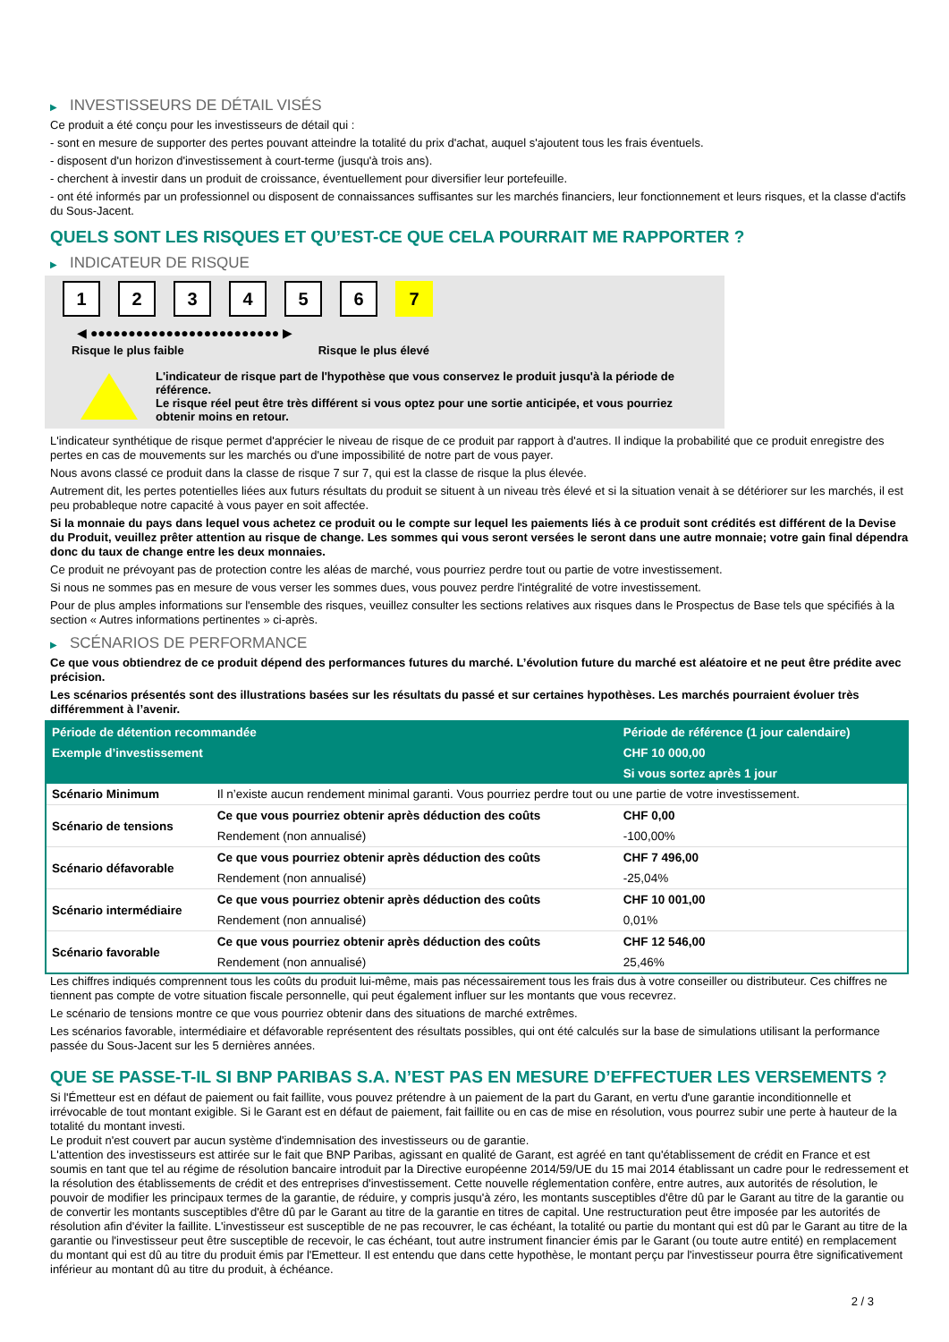▶ INVESTISSEURS DE DÉTAIL VISÉS
Ce produit a été conçu pour les investisseurs de détail qui :
- sont en mesure de supporter des pertes pouvant atteindre la totalité du prix d'achat, auquel s'ajoutent tous les frais éventuels.
- disposent d'un horizon d'investissement à court-terme (jusqu'à trois ans).
- cherchent à investir dans un produit de croissance, éventuellement pour diversifier leur portefeuille.
- ont été informés par un professionnel ou disposent de connaissances suffisantes sur les marchés financiers, leur fonctionnement et leurs risques, et la classe d'actifs du Sous-Jacent.
QUELS SONT LES RISQUES ET QU’EST-CE QUE CELA POURRAIT ME RAPPORTER ?
▶ INDICATEUR DE RISQUE
1 2 3 4 5 6 7
◀ ●●●●●●●●●●●●●●●●●●●●●●●●● ▶
Risque le plus faible Risque le plus élevé
L'indicateur de risque part de l'hypothèse que vous conservez le produit jusqu'à la période de référence.
Le risque réel peut être très différent si vous optez pour une sortie anticipée, et vous pourriez obtenir moins en retour.
L'indicateur synthétique de risque permet d'apprécier le niveau de risque de ce produit par rapport à d'autres. Il indique la probabilité que ce produit enregistre des pertes en cas de mouvements sur les marchés ou d'une impossibilité de notre part de vous payer.
Nous avons classé ce produit dans la classe de risque 7 sur 7, qui est la classe de risque la plus élevée.
Autrement dit, les pertes potentielles liées aux futurs résultats du produit se situent à un niveau très élevé et si la situation venait à se détériorer sur les marchés, il est peu probableque notre capacité à vous payer en soit affectée.
Si la monnaie du pays dans lequel vous achetez ce produit ou le compte sur lequel les paiements liés à ce produit sont crédités est différent de la Devise du Produit, veuillez prêter attention au risque de change. Les sommes qui vous seront versées le seront dans une autre monnaie; votre gain final dépendra donc du taux de change entre les deux monnaies.
Ce produit ne prévoyant pas de protection contre les aléas de marché, vous pourriez perdre tout ou partie de votre investissement.
Si nous ne sommes pas en mesure de vous verser les sommes dues, vous pouvez perdre l'intégralité de votre investissement.
Pour de plus amples informations sur l'ensemble des risques, veuillez consulter les sections relatives aux risques dans le Prospectus de Base tels que spécifiés à la section « Autres informations pertinentes » ci-après.
▶ SCÉNARIOS DE PERFORMANCE
Ce que vous obtiendrez de ce produit dépend des performances futures du marché. L’évolution future du marché est aléatoire et ne peut être prédite avec précision.
Les scénarios présentés sont des illustrations basées sur les résultats du passé et sur certaines hypothèses. Les marchés pourraient évoluer très différemment à l’avenir.
| Période de détention recommandée | | Période de référence (1 jour calendaire) |
| --- | --- | --- |
| Exemple d’investissement | | CHF 10 000,00 |
| | | Si vous sortez après 1 jour |
| Scénario Minimum | Il n’existe aucun rendement minimal garanti. Vous pourriez perdre tout ou une partie de votre investissement. | |
| Scénario de tensions | Ce que vous pourriez obtenir après déduction des coûts | CHF 0,00 |
| | Rendement (non annualisé) | -100,00% |
| Scénario défavorable | Ce que vous pourriez obtenir après déduction des coûts | CHF 7 496,00 |
| | Rendement (non annualisé) | -25,04% |
| Scénario intermédiaire | Ce que vous pourriez obtenir après déduction des coûts | CHF 10 001,00 |
| | Rendement (non annualisé) | 0,01% |
| Scénario favorable | Ce que vous pourriez obtenir après déduction des coûts | CHF 12 546,00 |
| | Rendement (non annualisé) | 25,46% |
Les chiffres indiqués comprennent tous les coûts du produit lui-même, mais pas nécessairement tous les frais dus à votre conseiller ou distributeur. Ces chiffres ne tiennent pas compte de votre situation fiscale personnelle, qui peut également influer sur les montants que vous recevrez.
Le scénario de tensions montre ce que vous pourriez obtenir dans des situations de marché extrêmes.
Les scénarios favorable, intermédiaire et défavorable représentent des résultats possibles, qui ont été calculés sur la base de simulations utilisant la performance passée du Sous-Jacent sur les 5 dernières années.
QUE SE PASSE-T-IL SI BNP PARIBAS S.A. N’EST PAS EN MESURE D’EFFECTUER LES VERSEMENTS ?
Si l'Émetteur est en défaut de paiement ou fait faillite, vous pouvez prétendre à un paiement de la part du Garant, en vertu d'une garantie inconditionnelle et irrévocable de tout montant exigible. Si le Garant est en défaut de paiement, fait faillite ou en cas de mise en résolution, vous pourrez subir une perte à hauteur de la totalité du montant investi.
Le produit n'est couvert par aucun système d'indemnisation des investisseurs ou de garantie.
L'attention des investisseurs est attirée sur le fait que BNP Paribas, agissant en qualité de Garant, est agréé en tant qu'établissement de crédit en France et est soumis en tant que tel au régime de résolution bancaire introduit par la Directive européenne 2014/59/UE du 15 mai 2014 établissant un cadre pour le redressement et la résolution des établissements de crédit et des entreprises d'investissement. Cette nouvelle réglementation confère, entre autres, aux autorités de résolution, le pouvoir de modifier les principaux termes de la garantie, de réduire, y compris jusqu'à zéro, les montants susceptibles d'être dû par le Garant au titre de la garantie ou de convertir les montants susceptibles d'être dû par le Garant au titre de la garantie en titres de capital. Une restructuration peut être imposée par les autorités de résolution afin d'éviter la faillite. L'investisseur est susceptible de ne pas recouvrer, le cas échéant, la totalité ou partie du montant qui est dû par le Garant au titre de la garantie ou l'investisseur peut être susceptible de recevoir, le cas échéant, tout autre instrument financier émis par le Garant (ou toute autre entité) en remplacement du montant qui est dû au titre du produit émis par l'Emetteur. Il est entendu que dans cette hypothèse, le montant perçu par l'investisseur pourra être significativement inférieur au montant dû au titre du produit, à échéance.
2 / 3